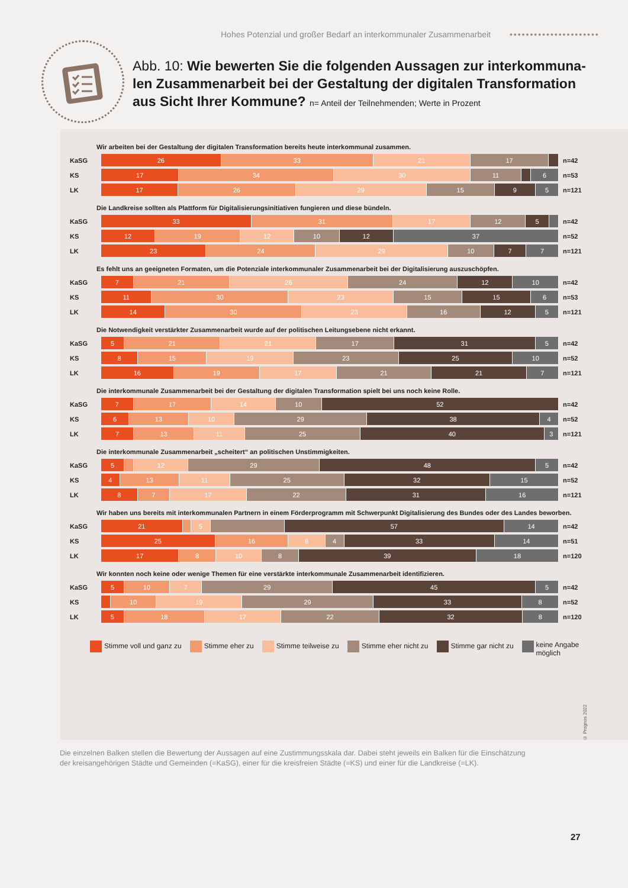Hohes Potenzial und großer Bedarf an interkommunaler Zusammenarbeit ••••••••••••••••••••••
Abb. 10: Wie bewerten Sie die folgenden Aussagen zur interkommuna­len Zusammenarbeit bei der Gestaltung der digitalen Transformation aus Sicht Ihrer Kommune? n= Anteil der Teilnehmenden; Werte in Prozent
Wir arbeiten bei der Gestaltung der digitalen Transformation bereits heute interkommunal zusammen.
KaSG
26 33 21 17
n=42
KS
17 34 30 11 6
n=53
LK
17 26 29 15 9 5
n=121
Die Landkreise sollten als Plattform für Digitalisierungsinitiativen fungieren und diese bündeln.
KaSG
33 31 17 12 5
n=42
KS
12 19 12 10 12 37
n=52
LK
23 24 29 10 7 7
n=121
Es fehlt uns an geeigneten Formaten, um die Potenziale interkommunaler Zusammenarbeit bei der Digitalisierung auszuschöpfen.
KaSG
7 21 26 24 12 10
n=42
KS
11 30 23 15 15 6
n=53
LK
14 30 23 16 12 5
n=121
Die Notwendigkeit verstärkter Zusammenarbeit wurde auf der politischen Leitungsebene nicht erkannt.
KaSG
5 21 21 17 31 5
n=42
KS
8 15 19 23 25 10
n=52
LK
16 19 17 21 21 7
n=121
Die interkommunale Zusammenarbeit bei der Gestaltung der digitalen Transformation spielt bei uns noch keine Rolle.
KaSG
7 17 14 10 52
n=42
KS
6 13 10 29 38 4
n=52
LK
7 13 11 25 40 3
n=121
Die interkommunale Zusammenarbeit „scheitert“ an politischen Unstimmigkeiten.
KaSG
5 12 29 48 5
n=42
KS
4 13 11 25 32 15
n=52
LK
8 7 17 22 31 16
n=121
Wir haben uns bereits mit interkommunalen Partnern in einem Förderprogramm mit Schwerpunkt Digitalisierung des Bundes oder des Landes beworben.
KaSG
21 5 57 14
n=42
KS
25 16 8 4 33 14
n=51
LK
17 8 10 8 39 18
n=120
Wir konnten noch keine oder wenige Themen für eine verstärkte interkommunale Zusammenarbeit identifizieren.
KaSG
5 10 7 29 45 5
n=42
KS
10 19 29 33 8
n=52
LK
5 18 17 22 32 8
n=120
Stimme voll und ganz zu Stimme eher zu Stimme teilweise zu Stimme eher nicht zu Stimme gar nicht zu keine Angabe
möglich
© Prognos 2022
Die einzelnen Balken stellen die Bewertung der Aussagen auf eine Zustimmungsskala dar. Dabei steht jeweils ein Balken für die Ein­schätzung der kreisangehörigen Städte und Gemeinden (=KaSG), einer für die kreisfreien Städte (=KS) und einer für die Landkreise (=LK).
27